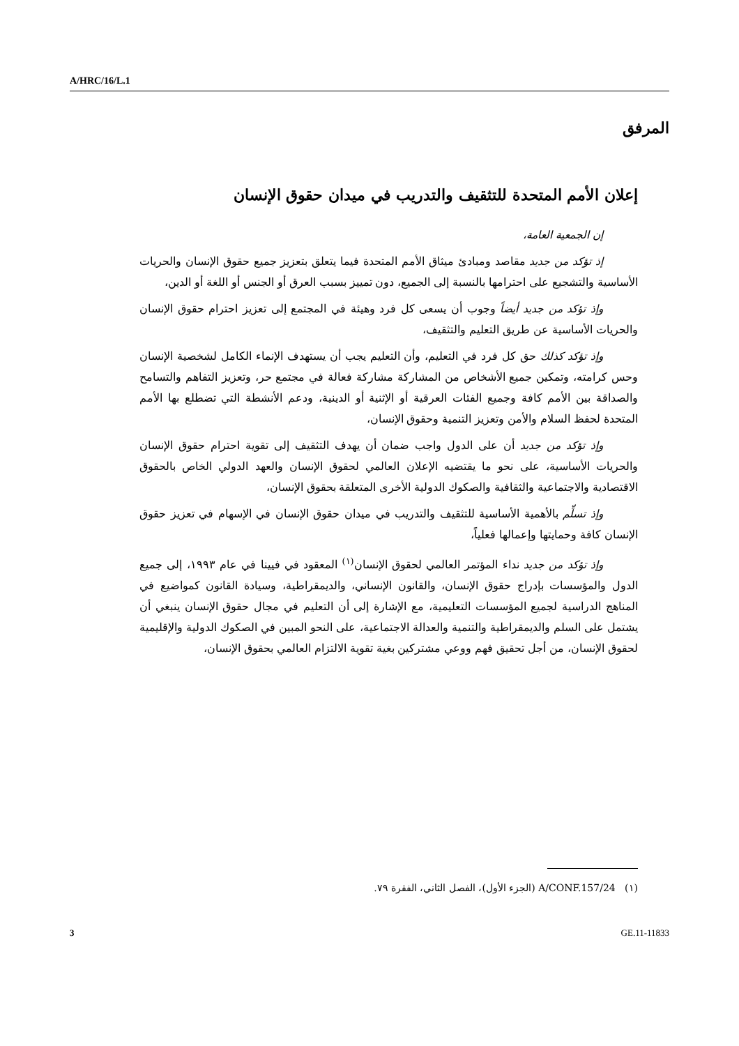A/HRC/16/L.1
المرفق
إعلان الأمم المتحدة للتثقيف والتدريب في ميدان حقوق الإنسان
إن الجمعية العامة،
إذ تؤكد من جديد مقاصد ومبادئ ميثاق الأمم المتحدة فيما يتعلق بتعزيز جميع حقوق الإنسان والحريات الأساسية والتشجيع على احترامها بالنسبة إلى الجميع، دون تمييز بسبب العرق أو الجنس أو اللغة أو الدين،
وإذ تؤكد من جديد أيضاً وجوب أن يسعى كل فرد وهيئة في المجتمع إلى تعزيز احترام حقوق الإنسان والحريات الأساسية عن طريق التعليم والتثقيف،
وإذ تؤكد كذلك حق كل فرد في التعليم، وأن التعليم يجب أن يستهدف الإنماء الكامل لشخصية الإنسان وحس كرامته، وتمكين جميع الأشخاص من المشاركة مشاركة فعالة في مجتمع حر، وتعزيز التفاهم والتسامح والصداقة بين الأمم كافة وجميع الفئات العرقية أو الإثنية أو الدينية، ودعم الأنشطة التي تضطلع بها الأمم المتحدة لحفظ السلام والأمن وتعزيز التنمية وحقوق الإنسان،
وإذ تؤكد من جديد أن على الدول واجب ضمان أن يهدف التثقيف إلى تقوية احترام حقوق الإنسان والحريات الأساسية، على نحو ما يقتضيه الإعلان العالمي لحقوق الإنسان والعهد الدولي الخاص بالحقوق الاقتصادية والاجتماعية والثقافية والصكوك الدولية الأخرى المتعلقة بحقوق الإنسان،
وإذ تسلِّم بالأهمية الأساسية للتثقيف والتدريب في ميدان حقوق الإنسان في الإسهام في تعزيز حقوق الإنسان كافة وحمايتها وإعمالها فعلياً،
وإذ تؤكد من جديد نداء المؤتمر العالمي لحقوق الإنسان<sup>(١)</sup> المعقود في فيينا في عام ١٩٩٣، إلى جميع الدول والمؤسسات بإدراج حقوق الإنسان، والقانون الإنساني، والديمقراطية، وسيادة القانون كمواضيع في المناهج الدراسية لجميع المؤسسات التعليمية، مع الإشارة إلى أن التعليم في مجال حقوق الإنسان ينبغي أن يشتمل على السلم والديمقراطية والتنمية والعدالة الاجتماعية، على النحو المبين في الصكوك الدولية والإقليمية لحقوق الإنسان، من أجل تحقيق فهم ووعي مشتركين بغية تقوية الالتزام العالمي بحقوق الإنسان،
(١) A/CONF.157/24 (الجزء الأول)، الفصل الثاني، الفقرة ٧٩.
3 GE.11-11833